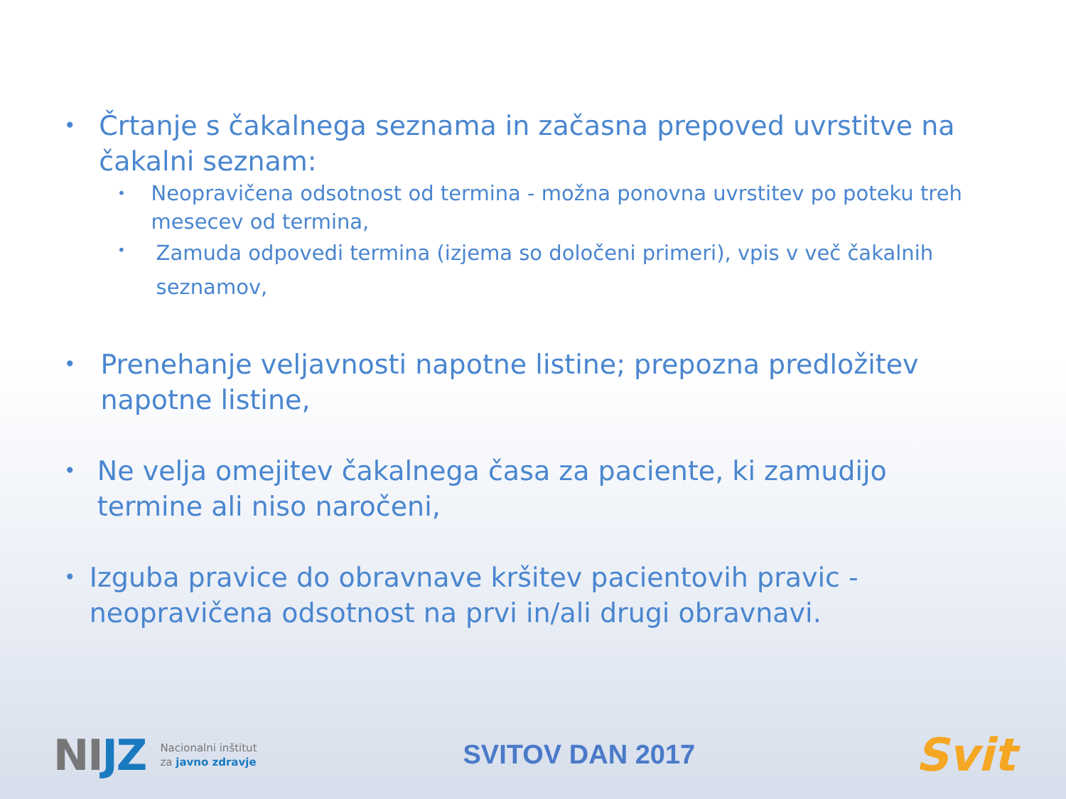•
Črtanje s čakalnega seznama in začasna prepoved uvrstitve na čakalni seznam:
•
Neopravičena odsotnost od termina - možna ponovna uvrstitev po poteku treh mesecev od termina,
•
Zamuda odpovedi termina (izjema so določeni primeri), vpis v več čakalnih seznamov,
•
Prenehanje veljavnosti napotne listine; prepozna predložitev napotne listine,
•
Ne velja omejitev čakalnega časa za paciente, ki zamudijo termine ali niso naročeni,
•
Izguba pravice do obravnave kršitev pacientovih pravic - neopravičena odsotnost na prvi in/ali drugi obravnavi.
NIJZ
Nacionalni inštitut
za javno zdravje
SVITOV DAN 2017
Svit